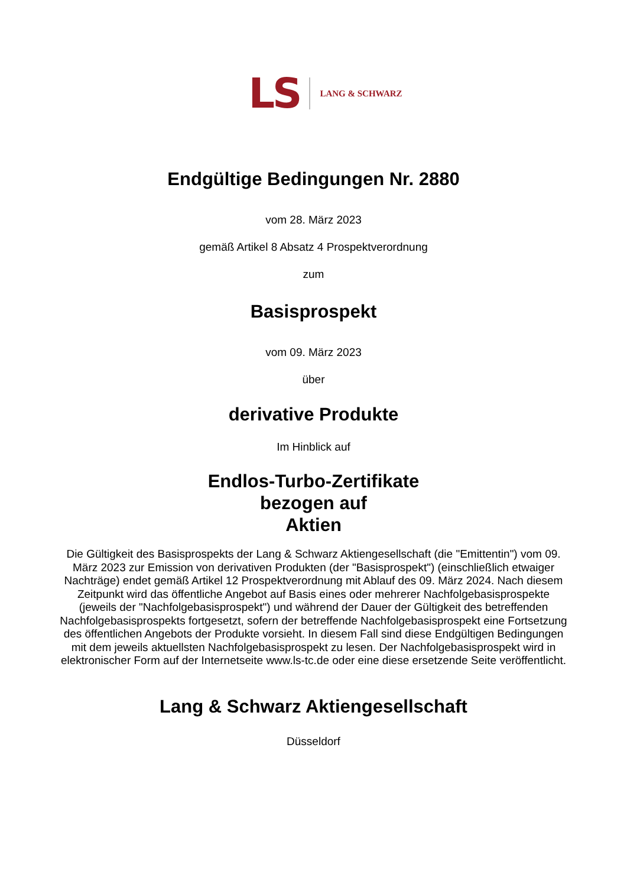LS LANG & SCHWARZ
Endgültige Bedingungen Nr. 2880
vom 28. März 2023
gemäß Artikel 8 Absatz 4 Prospektverordnung
zum
Basisprospekt
vom 09. März 2023
über
derivative Produkte
Im Hinblick auf
Endlos-Turbo-Zertifikate
bezogen auf
Aktien
Die Gültigkeit des Basisprospekts der Lang & Schwarz Aktiengesellschaft (die "Emittentin") vom 09. März 2023 zur Emission von derivativen Produkten (der "Basisprospekt") (einschließlich etwaiger Nachträge) endet gemäß Artikel 12 Prospektverordnung mit Ablauf des 09. März 2024. Nach diesem Zeitpunkt wird das öffentliche Angebot auf Basis eines oder mehrerer Nachfolgebasisprospekte (jeweils der "Nachfolgebasisprospekt") und während der Dauer der Gültigkeit des betreffenden Nachfolgebasisprospekts fortgesetzt, sofern der betreffende Nachfolgebasisprospekt eine Fortsetzung des öffentlichen Angebots der Produkte vorsieht. In diesem Fall sind diese Endgültigen Bedingungen mit dem jeweils aktuellsten Nachfolgebasisprospekt zu lesen. Der Nachfolgebasisprospekt wird in elektronischer Form auf der Internetseite www.ls-tc.de oder eine diese ersetzende Seite veröffentlicht.
Lang & Schwarz Aktiengesellschaft
Düsseldorf